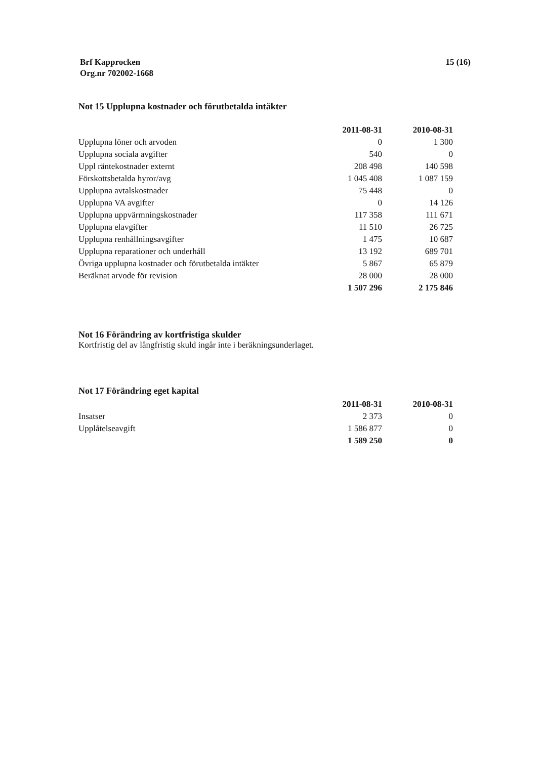Brf Kapprocken
Org.nr 702002-1668
15 (16)
Not 15 Upplupna kostnader och förutbetalda intäkter
| | 2011-08-31 | 2010-08-31 |
| --- | --- | --- |
| Upplupna löner och arvoden | 0 | 1 300 |
| Upplupna sociala avgifter | 540 | 0 |
| Uppl räntekostnader externt | 208 498 | 140 598 |
| Förskottsbetalda hyror/avg | 1 045 408 | 1 087 159 |
| Upplupna avtalskostnader | 75 448 | 0 |
| Upplupna VA avgifter | 0 | 14 126 |
| Upplupna uppvärmningskostnader | 117 358 | 111 671 |
| Upplupna elavgifter | 11 510 | 26 725 |
| Upplupna renhållningsavgifter | 1 475 | 10 687 |
| Upplupna reparationer och underhåll | 13 192 | 689 701 |
| Övriga upplupna kostnader och förutbetalda intäkter | 5 867 | 65 879 |
| Beräknat arvode för revision | 28 000 | 28 000 |
| | 1 507 296 | 2 175 846 |
Not 16 Förändring av kortfristiga skulder
Kortfristig del av långfristig skuld ingår inte i beräkningsunderlaget.
Not 17 Förändring eget kapital
| | 2011-08-31 | 2010-08-31 |
| --- | --- | --- |
| Insatser | 2 373 | 0 |
| Upplåtelseavgift | 1 586 877 | 0 |
| | 1 589 250 | 0 |